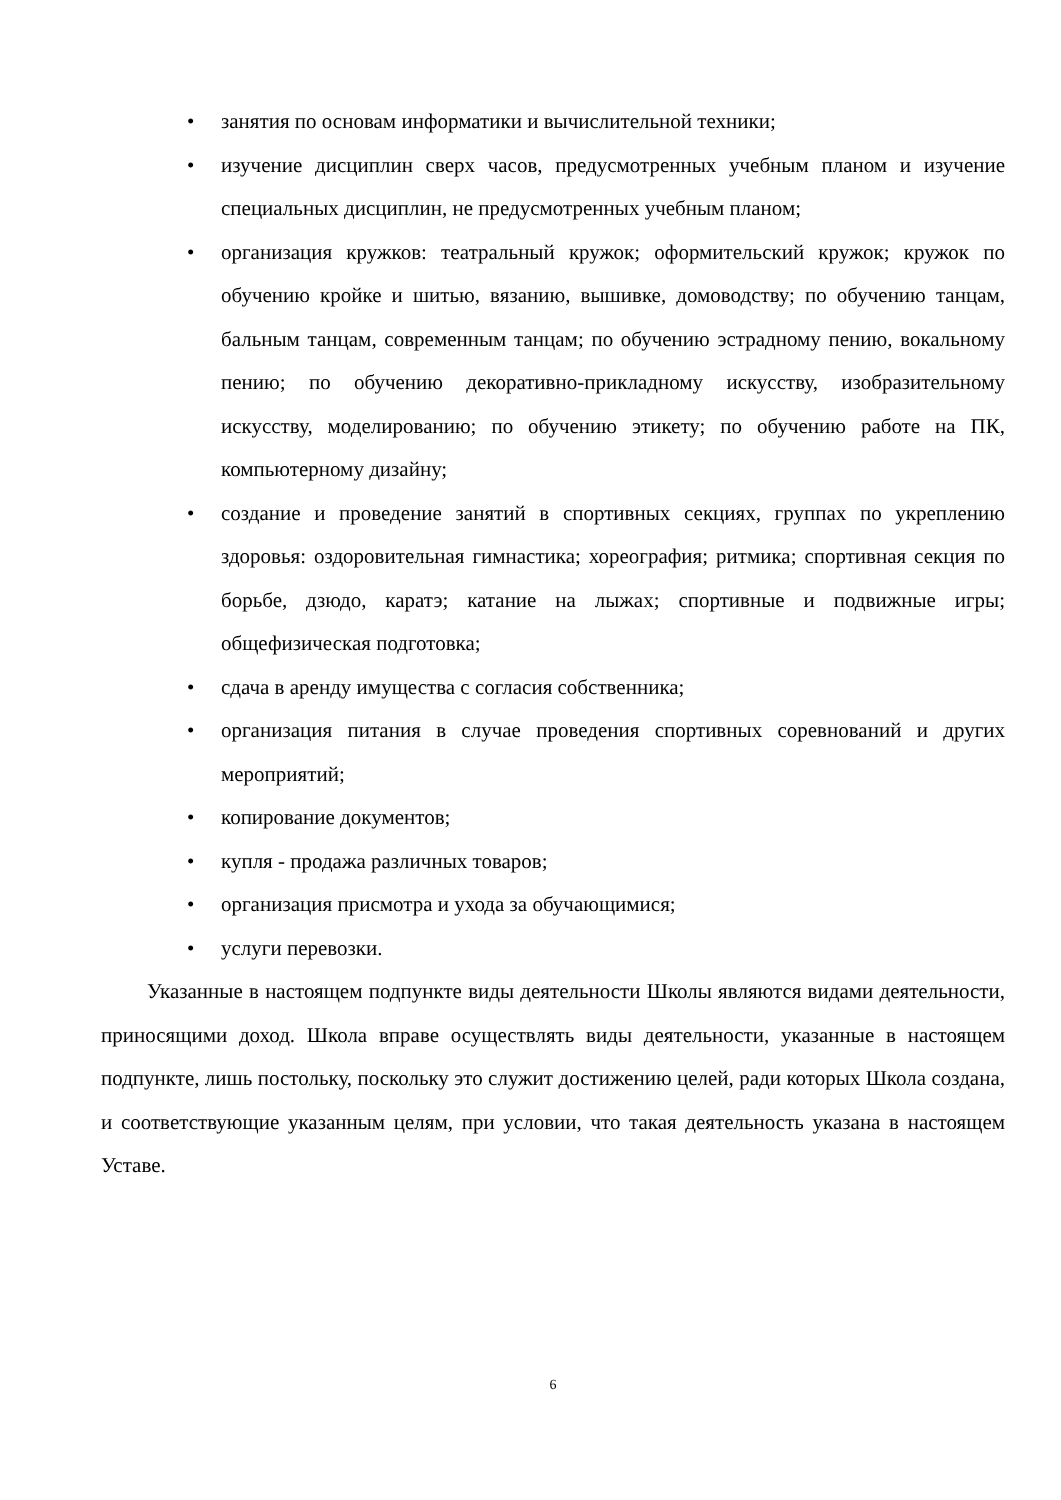• занятия по основам информатики и вычислительной техники;
• изучение дисциплин сверх часов, предусмотренных учебным планом и изучение специальных дисциплин, не предусмотренных учебным планом;
• организация кружков: театральный кружок; оформительский кружок; кружок по обучению кройке и шитью, вязанию, вышивке, домоводству; по обучению танцам, бальным танцам, современным танцам; по обучению эстрадному пению, вокальному пению; по обучению декоративно-прикладному искусству, изобразительному искусству, моделированию; по обучению этикету; по обучению работе на ПК, компьютерному дизайну;
• создание и проведение занятий в спортивных секциях, группах по укреплению здоровья: оздоровительная гимнастика; хореография; ритмика; спортивная секция по борьбе, дзюдо, каратэ; катание на лыжах; спортивные и подвижные игры; общефизическая подготовка;
• сдача в аренду имущества с согласия собственника;
• организация питания в случае проведения спортивных соревнований и других мероприятий;
• копирование документов;
• купля - продажа различных товаров;
• организация присмотра и ухода за обучающимися;
• услуги перевозки.
Указанные в настоящем подпункте виды деятельности Школы являются видами деятельности, приносящими доход. Школа вправе осуществлять виды деятельности, указанные в настоящем подпункте, лишь постольку, поскольку это служит достижению целей, ради которых Школа создана, и соответствующие указанным целям, при условии, что такая деятельность указана в настоящем Уставе.
6